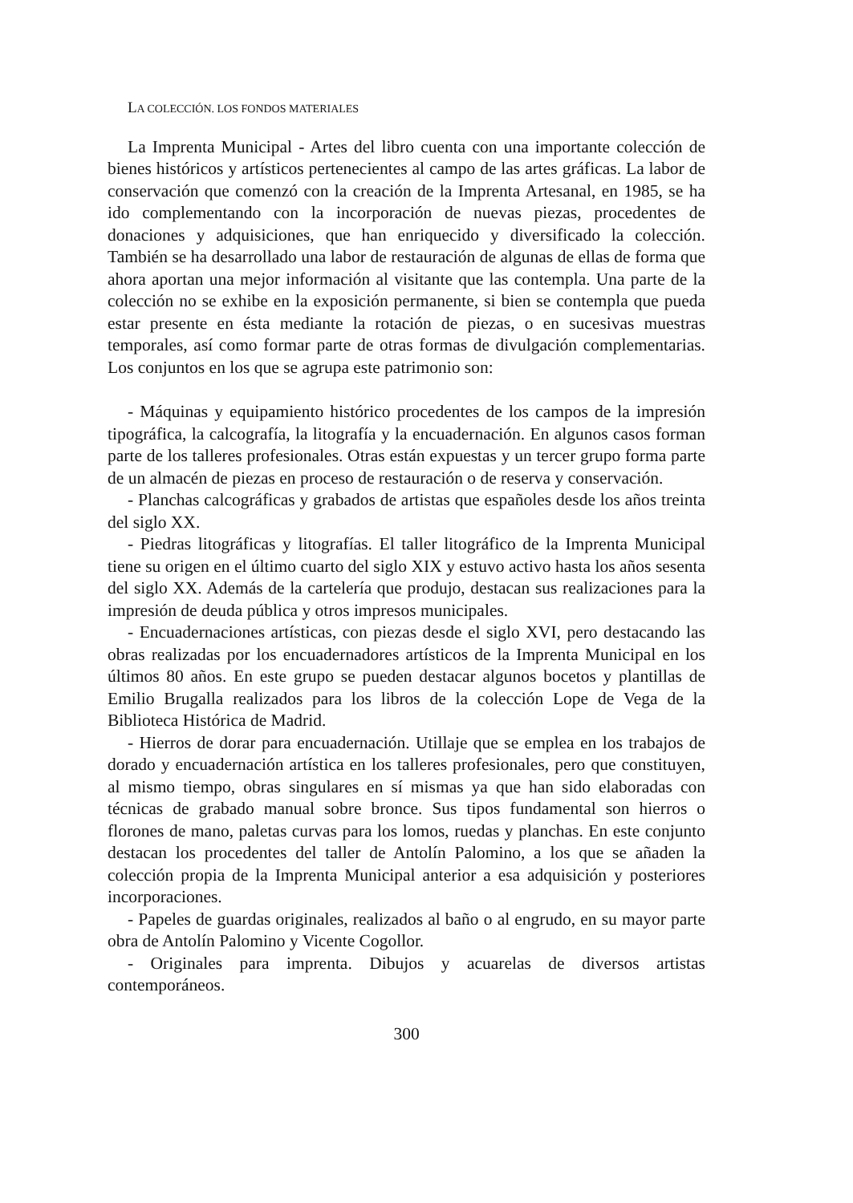LA COLECCIÓN. LOS FONDOS MATERIALES
La Imprenta Municipal - Artes del libro cuenta con una importante colección de bienes históricos y artísticos pertenecientes al campo de las artes gráficas. La labor de conservación que comenzó con la creación de la Imprenta Artesanal, en 1985, se ha ido complementando con la incorporación de nuevas piezas, procedentes de donaciones y adquisiciones, que han enriquecido y diversificado la colección. También se ha desarrollado una labor de restauración de algunas de ellas de forma que ahora aportan una mejor información al visitante que las contempla. Una parte de la colección no se exhibe en la exposición permanente, si bien se contempla que pueda estar presente en ésta mediante la rotación de piezas, o en sucesivas muestras temporales, así como formar parte de otras formas de divulgación complementarias. Los conjuntos en los que se agrupa este patrimonio son:
- Máquinas y equipamiento histórico procedentes de los campos de la impresión tipográfica, la calcografía, la litografía y la encuadernación. En algunos casos forman parte de los talleres profesionales. Otras están expuestas y un tercer grupo forma parte de un almacén de piezas en proceso de restauración o de reserva y conservación.
- Planchas calcográficas y grabados de artistas que españoles desde los años treinta del siglo XX.
- Piedras litográficas y litografías. El taller litográfico de la Imprenta Municipal tiene su origen en el último cuarto del siglo XIX y estuvo activo hasta los años sesenta del siglo XX. Además de la cartelería que produjo, destacan sus realizaciones para la impresión de deuda pública y otros impresos municipales.
- Encuadernaciones artísticas, con piezas desde el siglo XVI, pero destacando las obras realizadas por los encuadernadores artísticos de la Imprenta Municipal en los últimos 80 años. En este grupo se pueden destacar algunos bocetos y plantillas de Emilio Brugalla realizados para los libros de la colección Lope de Vega de la Biblioteca Histórica de Madrid.
- Hierros de dorar para encuadernación. Utillaje que se emplea en los trabajos de dorado y encuadernación artística en los talleres profesionales, pero que constituyen, al mismo tiempo, obras singulares en sí mismas ya que han sido elaboradas con técnicas de grabado manual sobre bronce. Sus tipos fundamental son hierros o florones de mano, paletas curvas para los lomos, ruedas y planchas. En este conjunto destacan los procedentes del taller de Antolín Palomino, a los que se añaden la colección propia de la Imprenta Municipal anterior a esa adquisición y posteriores incorporaciones.
- Papeles de guardas originales, realizados al baño o al engrudo, en su mayor parte obra de Antolín Palomino y Vicente Cogollor.
- Originales para imprenta. Dibujos y acuarelas de diversos artistas contemporáneos.
300